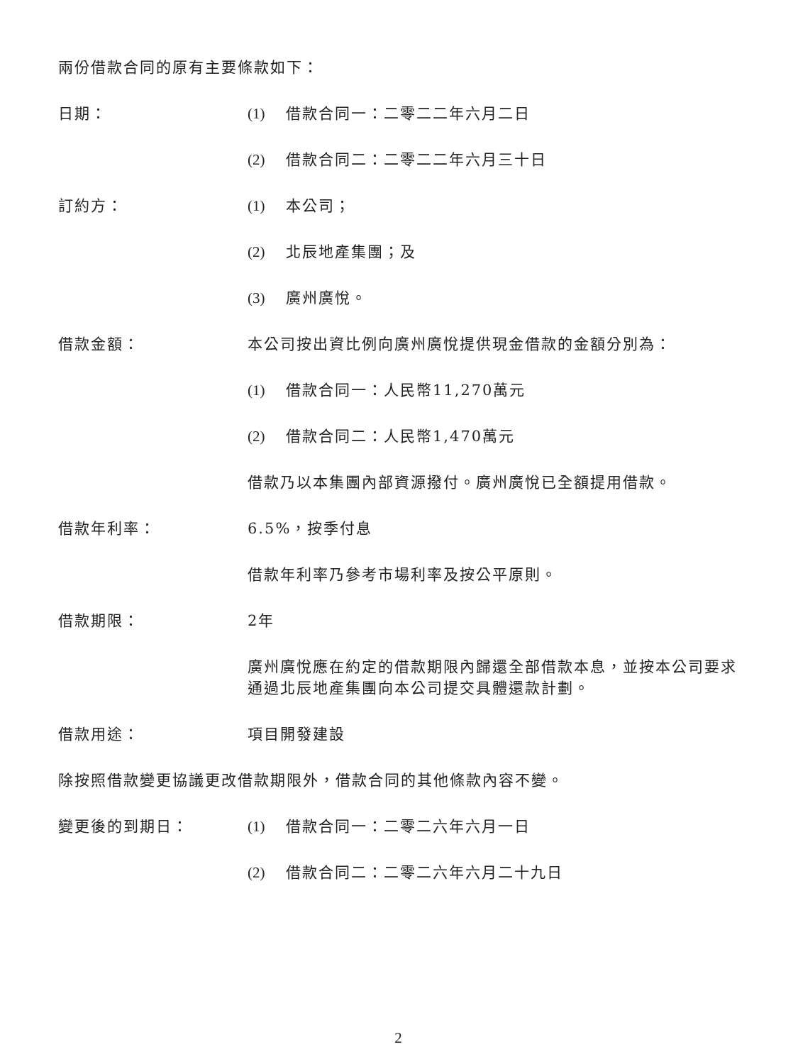兩份借款合同的原有主要條款如下：
日期： (1) 借款合同一：二零二二年六月二日
(2) 借款合同二：二零二二年六月三十日
訂約方： (1) 本公司；
(2) 北辰地產集團；及
(3) 廣州廣悅。
借款金額： 本公司按出資比例向廣州廣悅提供現金借款的金額分別為：
(1) 借款合同一：人民幣11,270萬元
(2) 借款合同二：人民幣1,470萬元
借款乃以本集團內部資源撥付。廣州廣悅已全額提用借款。
借款年利率： 6.5%，按季付息
借款年利率乃參考市場利率及按公平原則。
借款期限： 2年
廣州廣悅應在約定的借款期限內歸還全部借款本息，並按本公司要求通過北辰地產集團向本公司提交具體還款計劃。
借款用途： 項目開發建設
除按照借款變更協議更改借款期限外，借款合同的其他條款內容不變。
變更後的到期日： (1) 借款合同一：二零二六年六月一日
(2) 借款合同二：二零二六年六月二十九日
2